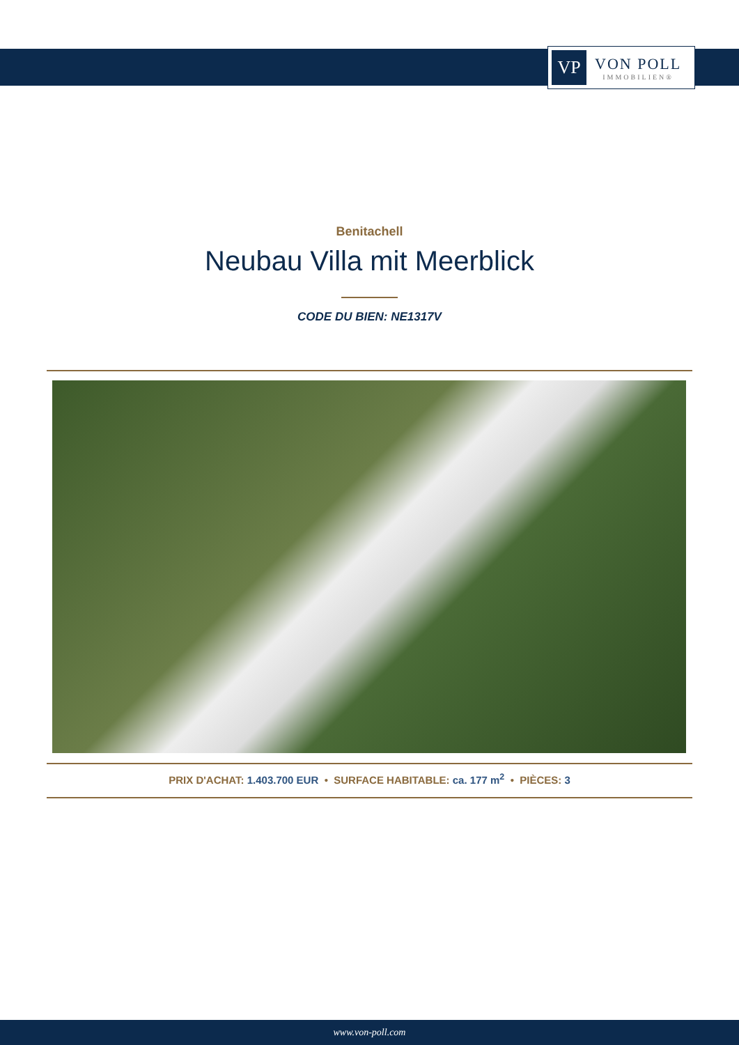VP
VON POLL
IMMOBILIEN®
Benitachell
Neubau Villa mit Meerblick
CODE DU BIEN: NE1317V
PRIX D'ACHAT: 1.403.700 EUR • SURFACE HABITABLE: ca. 177 m<sup>2</sup> • PIÈCES: 3
www.von-poll.com